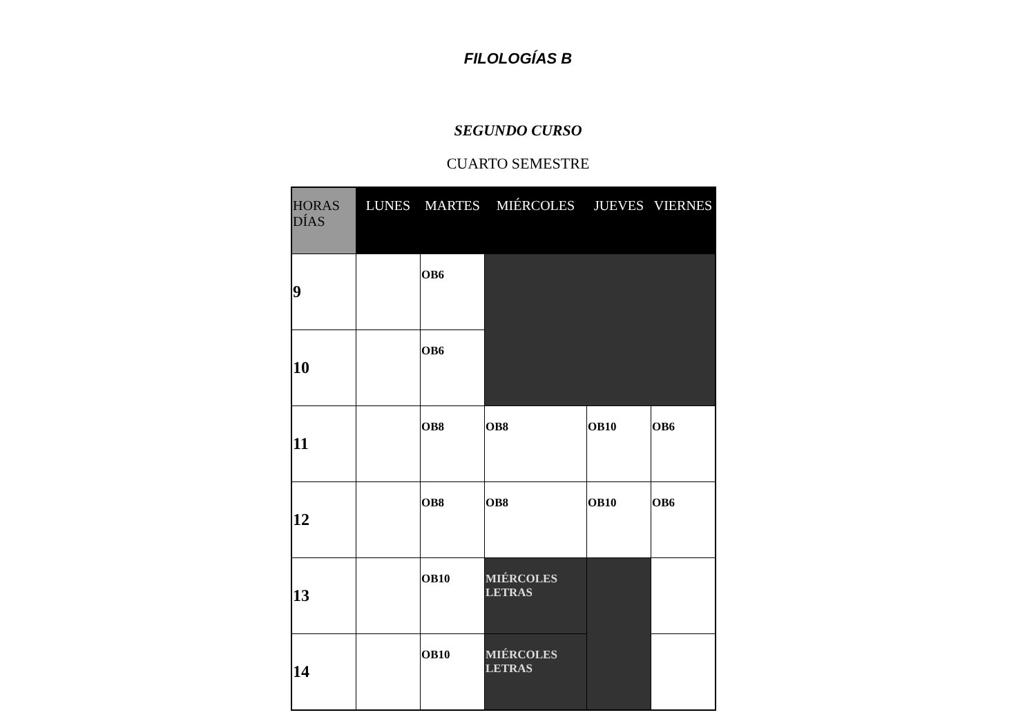FILOLOGÍAS B
SEGUNDO CURSO
CUARTO SEMESTRE
| HORAS DÍAS | LUNES | MARTES | MIÉRCOLES | JUEVES | VIERNES |
| --- | --- | --- | --- | --- | --- |
| 9 | | OB6 | | | |
| 10 | | OB6 | | | |
| 11 | | OB8 | OB8 | OB10 | OB6 |
| 12 | | OB8 | OB8 | OB10 | OB6 |
| 13 | | OB10 | MIÉRCOLES LETRAS | | |
| 14 | | OB10 | MIÉRCOLES LETRAS | | |